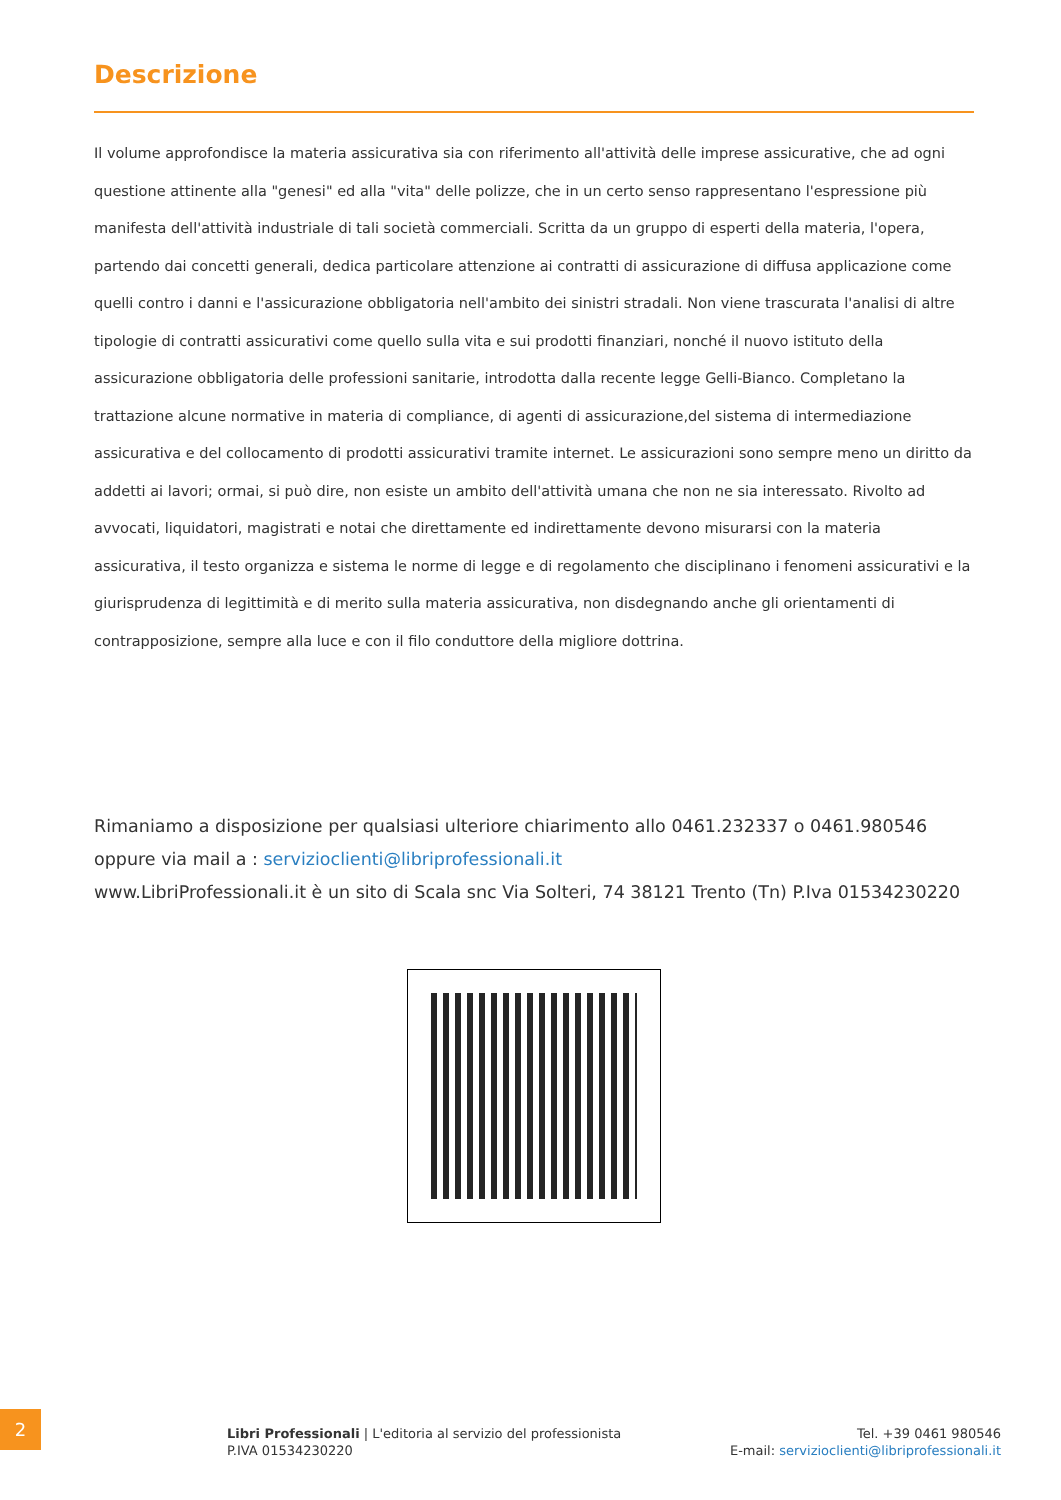Descrizione
Il volume approfondisce la materia assicurativa sia con riferimento all'attività delle imprese assicurative, che ad ogni questione attinente alla "genesi" ed alla "vita" delle polizze, che in un certo senso rappresentano l'espressione più manifesta dell'attività industriale di tali società commerciali. Scritta da un gruppo di esperti della materia, l'opera, partendo dai concetti generali, dedica particolare attenzione ai contratti di assicurazione di diffusa applicazione come quelli contro i danni e l'assicurazione obbligatoria nell'ambito dei sinistri stradali. Non viene trascurata l'analisi di altre tipologie di contratti assicurativi come quello sulla vita e sui prodotti finanziari, nonché il nuovo istituto della assicurazione obbligatoria delle professioni sanitarie, introdotta dalla recente legge Gelli-Bianco. Completano la trattazione alcune normative in materia di compliance, di agenti di assicurazione,del sistema di intermediazione assicurativa e del collocamento di prodotti assicurativi tramite internet. Le assicurazioni sono sempre meno un diritto da addetti ai lavori; ormai, si può dire, non esiste un ambito dell'attività umana che non ne sia interessato. Rivolto ad avvocati, liquidatori, magistrati e notai che direttamente ed indirettamente devono misurarsi con la materia assicurativa, il testo organizza e sistema le norme di legge e di regolamento che disciplinano i fenomeni assicurativi e la giurisprudenza di legittimità e di merito sulla materia assicurativa, non disdegnando anche gli orientamenti di contrapposizione, sempre alla luce e con il filo conduttore della migliore dottrina.
Rimaniamo a disposizione per qualsiasi ulteriore chiarimento allo 0461.232337 o 0461.980546
oppure via mail a : servizioclienti@libriprofessionali.it
www.LibriProfessionali.it è un sito di Scala snc Via Solteri, 74 38121 Trento (Tn) P.Iva 01534230220
2
Libri Professionali | L'editoria al servizio del professionista
P.IVA 01534230220
Tel. +39 0461 980546
E-mail: servizioclienti@libriprofessionali.it